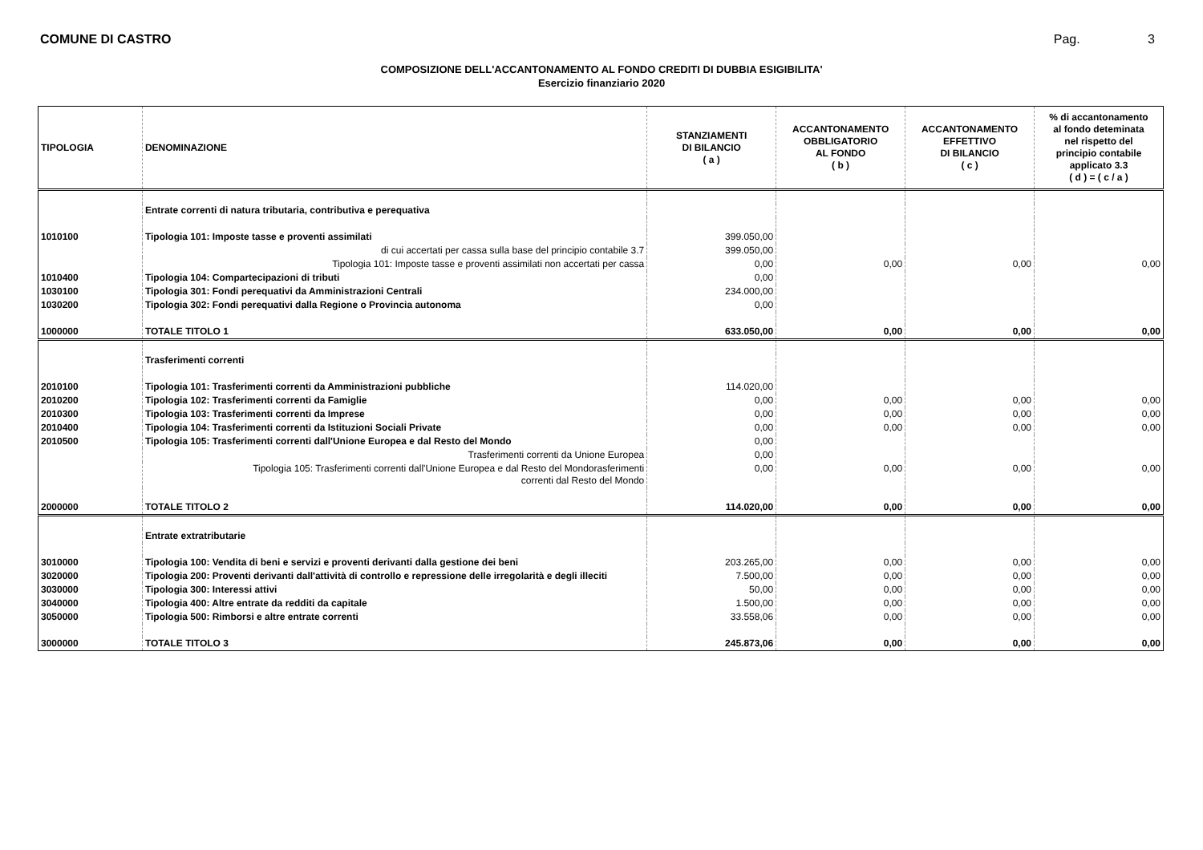COMUNE DI CASTRO Pag. 3
COMPOSIZIONE DELL'ACCANTONAMENTO AL FONDO CREDITI DI DUBBIA ESIGIBILITA'
Esercizio finanziario 2020
| TIPOLOGIA | DENOMINAZIONE | STANZIAMENTI DI BILANCIO ( a ) | ACCANTONAMENTO OBBLIGATORIO AL FONDO ( b ) | ACCANTONAMENTO EFFETTIVO DI BILANCIO ( c ) | % di accantonamento al fondo deteminata nel rispetto del principio contabile applicato 3.3 ( d ) = ( c / a ) |
| --- | --- | --- | --- | --- | --- |
| | Entrate correnti di natura tributaria, contributiva e perequativa | | | | |
| 1010100 | Tipologia 101: Imposte tasse e proventi assimilati | 399.050,00 | | | |
| | di cui accertati per cassa sulla base del principio contabile 3.7 | 399.050,00 | | | |
| | Tipologia 101: Imposte tasse e proventi assimilati non accertati per cassa | 0,00 | 0,00 | 0,00 | 0,00 |
| 1010400 | Tipologia 104: Compartecipazioni di tributi | 0,00 | | | |
| 1030100 | Tipologia 301: Fondi perequativi da Amministrazioni Centrali | 234.000,00 | | | |
| 1030200 | Tipologia 302: Fondi perequativi dalla Regione o Provincia autonoma | 0,00 | | | |
| 1000000 | TOTALE TITOLO 1 | 633.050,00 | 0,00 | 0,00 | 0,00 |
| | Trasferimenti correnti | | | | |
| 2010100 | Tipologia 101: Trasferimenti correnti da Amministrazioni pubbliche | 114.020,00 | | | |
| 2010200 | Tipologia 102: Trasferimenti correnti da Famiglie | 0,00 | 0,00 | 0,00 | 0,00 |
| 2010300 | Tipologia 103: Trasferimenti correnti da Imprese | 0,00 | 0,00 | 0,00 | 0,00 |
| 2010400 | Tipologia 104: Trasferimenti correnti da Istituzioni Sociali Private | 0,00 | 0,00 | 0,00 | 0,00 |
| 2010500 | Tipologia 105: Trasferimenti correnti dall'Unione Europea e dal Resto del Mondo | 0,00 | | | |
| | Trasferimenti correnti da Unione Europea | 0,00 | | | |
| | Tipologia 105: Trasferimenti correnti dall'Unione Europea e dal Resto del Mondorasferimenti correnti dal Resto del Mondo | 0,00 | 0,00 | 0,00 | 0,00 |
| 2000000 | TOTALE TITOLO 2 | 114.020,00 | 0,00 | 0,00 | 0,00 |
| | Entrate extratributarie | | | | |
| 3010000 | Tipologia 100: Vendita di beni e servizi e proventi derivanti dalla gestione dei beni | 203.265,00 | 0,00 | 0,00 | 0,00 |
| 3020000 | Tipologia 200: Proventi derivanti dall'attività di controllo e repressione delle irregolarità e degli illeciti | 7.500,00 | 0,00 | 0,00 | 0,00 |
| 3030000 | Tipologia 300: Interessi attivi | 50,00 | 0,00 | 0,00 | 0,00 |
| 3040000 | Tipologia 400: Altre entrate da redditi da capitale | 1.500,00 | 0,00 | 0,00 | 0,00 |
| 3050000 | Tipologia 500: Rimborsi e altre entrate correnti | 33.558,06 | 0,00 | 0,00 | 0,00 |
| 3000000 | TOTALE TITOLO 3 | 245.873,06 | 0,00 | 0,00 | 0,00 |